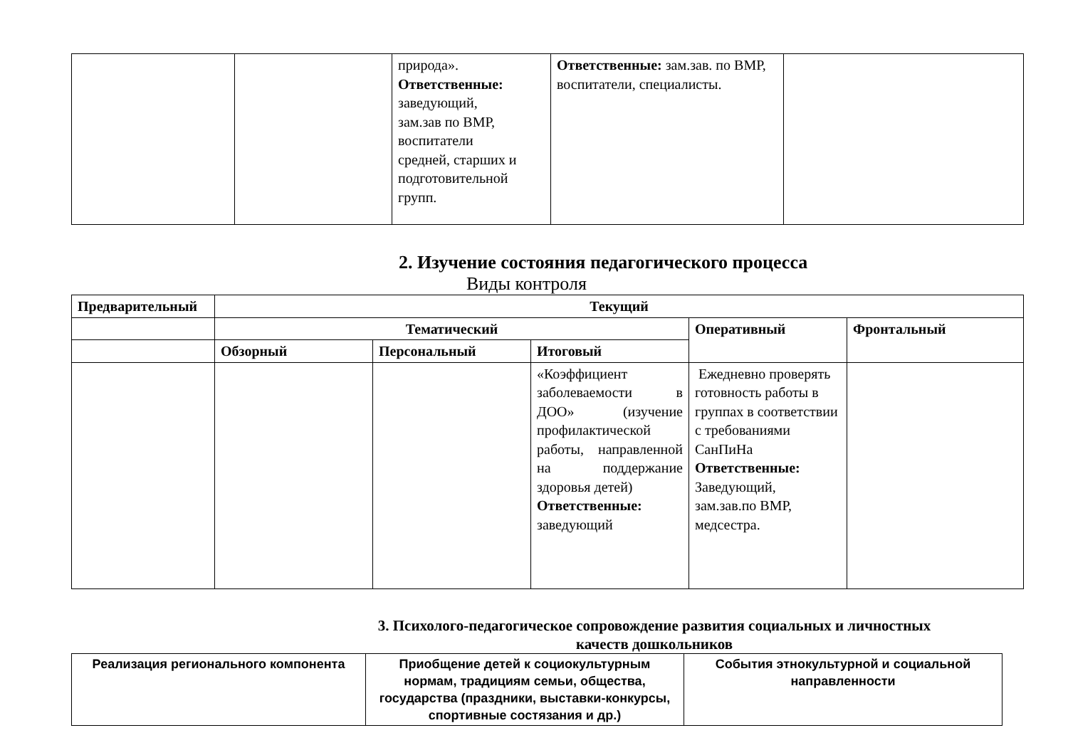| | | природа». Ответственные: заведующий, зам.зав по ВМР, воспитатели средней, старших и подготовительной групп. | Ответственные: зам.зав. по ВМР, воспитатели, специалисты. | |
2. Изучение состояния педагогического процесса
Виды контроля
| Предварительный | Текущий | | | | |
| --- | --- | --- | --- | --- | --- |
| | Тематический | | | Оперативный | Фронтальный |
| | Обзорный | Персональный | Итоговый | | |
| | | | «Коэффициент заболеваемости в ДОО» (изучение профилактической работы, направленной на поддержание здоровья детей) Ответственные: заведующий | Ежедневно проверять готовность работы в группах в соответствии с требованиями СанПиНа Ответственные: Заведующий, зам.зав.по ВМР, медсестра. | |
3. Психолого-педагогическое сопровождение развития социальных и личностных
качеств дошкольников
| Реализация регионального компонента | Приобщение детей к социокультурным нормам, традициям семьи, общества, государства (праздники, выставки-конкурсы, спортивные состязания и др.) | События этнокультурной и социальной направленности |
| --- | --- | --- |